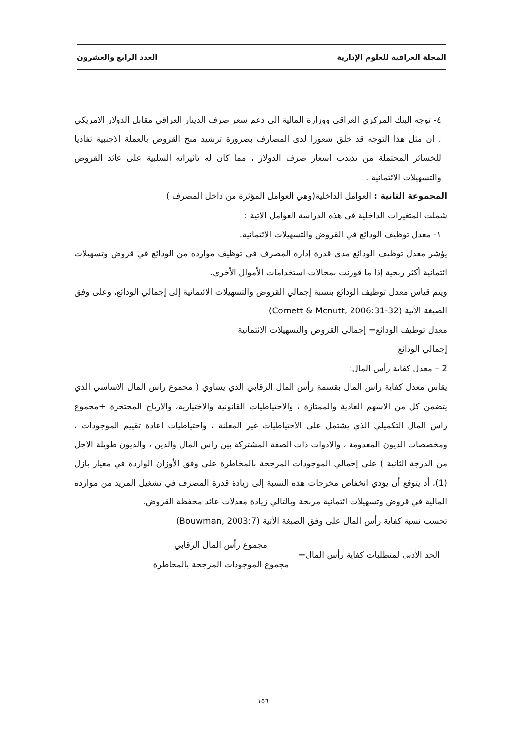المجلة العراقية للعلوم الإدارية العدد الرابع والعشرون
٤- توجه البنك المركزي العراقي ووزارة المالية الى دعم سعر صرف الدينار العراقي مقابل الدولار الامريكي . ان مثل هذا التوجه قد خلق شعورا لدى المصارف بضرورة ترشيد منح القروض بالعملة الاجنبية تفاديا للخسائر المحتملة من تذبذب اسعار صرف الدولار ، مما كان له تاثيراته السلبية على عائد القروض والتسهيلات الائتمانية .
المجموعة الثانية : العوامل الداخلية(وهي العوامل المؤثرة من داخل المصرف )
شملت المتغيرات الداخلية في هذه الدراسة العوامل الاتية :
١- معدل توظيف الودائع في القروض والتسهيلات الائتمانية.
يؤشر معدل توظيف الودائع مدى قدرة إدارة المصرف في توظيف موارده من الودائع في قروض وتسهيلات ائتمانية أكثر ربحية إذا ما قورنت بمجالات استخدامات الأموال الأخرى.
ويتم قياس معدل توظيف الودائع بنسبة إجمالي القروض والتسهيلات الائتمانية إلى إجمالي الودائع، وعلى وفق الصيغة الأتية (Cornett & Mcnutt, 2006:31-32)
معدل توظيف الودائع= إجمالي القروض والتسهيلات الائتمانية
إجمالي الودائع
2 – معدل كفاية رأس المال:
يقاس معدل كفاية راس المال بقسمة رأس المال الرقابي الذي يساوي ( مجموع راس المال الاساسي الذي يتضمن كل من الاسهم العادية والممتازة ، والاحتياطيات القانونية والاختيارية، والارباح المحتجزة +مجموع راس المال التكميلي الذي يشتمل على الاحتياطيات غير المعلنة ، واحتياطيات اعادة تقييم الموجودات ، ومخصصات الديون المعدومة ، والادوات ذات الصفة المشتركة بين راس المال والدين ، والديون طويلة الاجل من الدرجة الثانية ) على إجمالي الموجودات المرجحة بالمخاطرة على وفق الأوزان الواردة في معيار بازل (1)، أذ يتوقع أن يؤدي انخفاض مخرجات هذه النسبة إلى زيادة قدرة المصرف في تشغيل المزيد من موارده المالية في قروض وتسهيلات ائتمانية مربحة وبالتالي زيادة معدلات عائد محفظة القروض.
تحسب نسبة كفاية رأس المال على وفق الصيغة الأتية (Bouwman, 2003:7)
الحد الأدنى لمتطلبات كفاية رأس المال=
مجموع رأس المال الرقابي
مجموع الموجودات المرجحة بالمخاطرة
١٥٦